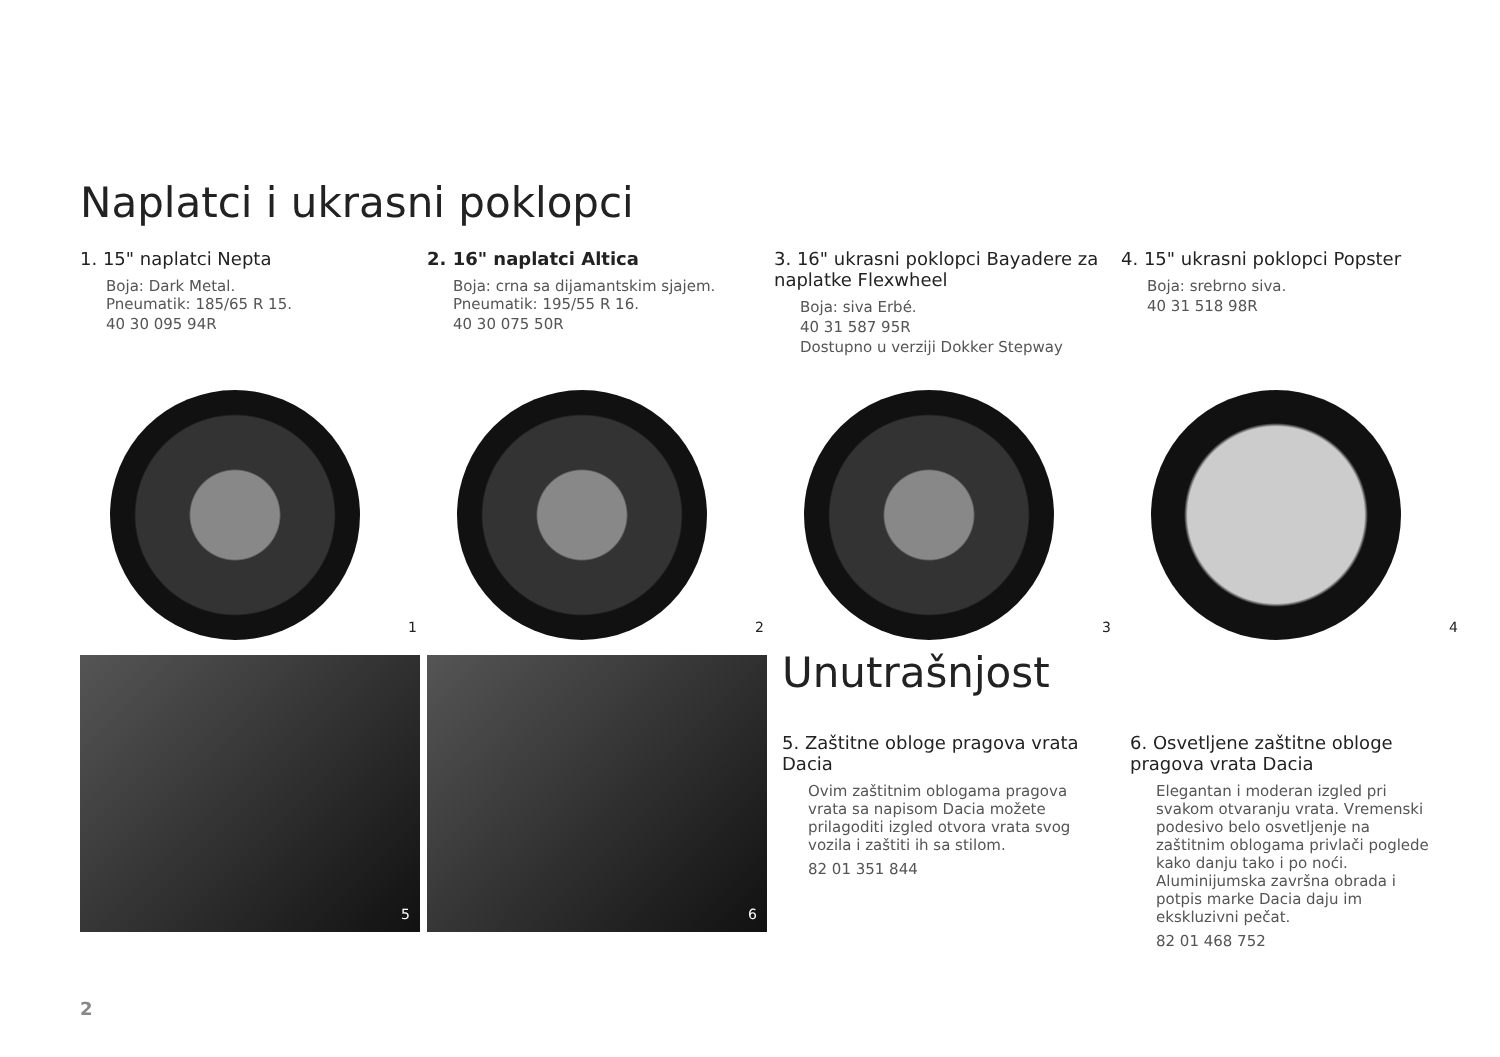Naplatci i ukrasni poklopci
1. 15" naplatci Nepta
Boja: Dark Metal.
Pneumatik: 185/65 R 15.
40 30 095 94R
2. 16" naplatci Altica
Boja: crna sa dijamantskim sjajem.
Pneumatik: 195/55 R 16.
40 30 075 50R
3. 16" ukrasni poklopci Bayadere za naplatke Flexwheel
Boja: siva Erbé.
40 31 587 95R
Dostupno u verziji Dokker Stepway
4. 15" ukrasni poklopci Popster
Boja: srebrno siva.
40 31 518 98R
1
2
3
4
5 6 Unutrašnjost
5. Zaštitne obloge pragova vrata Dacia
Ovim zaštitnim oblogama pragova vrata sa napisom Dacia možete prilagoditi izgled otvora vrata svog vozila i zaštiti ih sa stilom.
82 01 351 844
6. Osvetljene zaštitne obloge pragova vrata Dacia
Elegantan i moderan izgled pri svakom otvaranju vrata. Vremenski podesivo belo osvetljenje na zaštitnim oblogama privlači poglede kako danju tako i po noći. Aluminijumska završna obrada i potpis marke Dacia daju im ekskluzivni pečat.
82 01 468 752
2